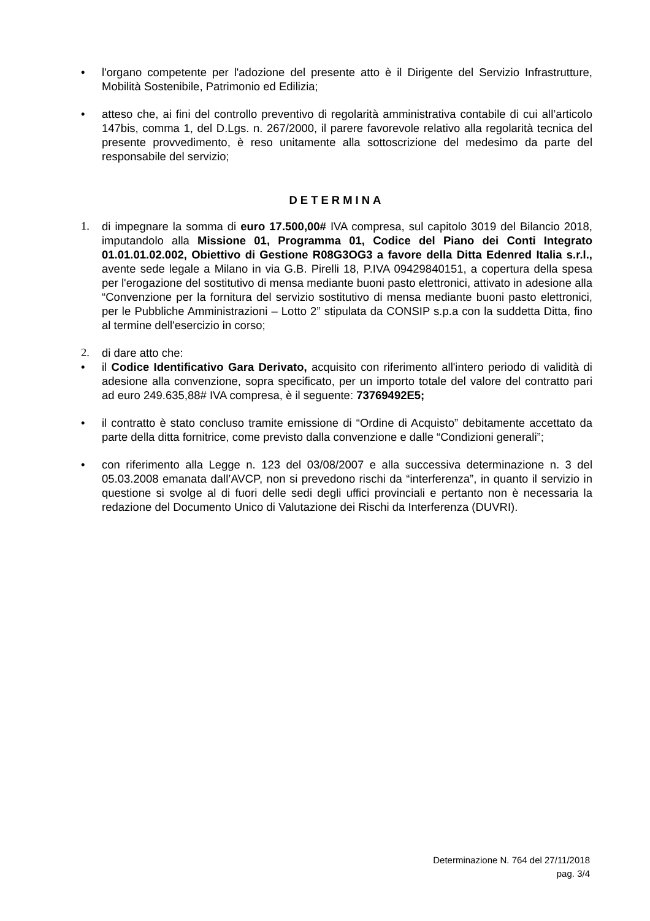• l'organo competente per l'adozione del presente atto è il Dirigente del Servizio Infrastrutture, Mobilità Sostenibile, Patrimonio ed Edilizia;
• atteso che, ai fini del controllo preventivo di regolarità amministrativa contabile di cui all’articolo 147bis, comma 1, del D.Lgs. n. 267/2000, il parere favorevole relativo alla regolarità tecnica del presente provvedimento, è reso unitamente alla sottoscrizione del medesimo da parte del responsabile del servizio;
DETERMINA
1. di impegnare la somma di euro 17.500,00# IVA compresa, sul capitolo 3019 del Bilancio 2018, imputandolo alla Missione 01, Programma 01, Codice del Piano dei Conti Integrato 01.01.01.02.002, Obiettivo di Gestione R08G3OG3 a favore della Ditta Edenred Italia s.r.l., avente sede legale a Milano in via G.B. Pirelli 18, P.IVA 09429840151, a copertura della spesa per l'erogazione del sostitutivo di mensa mediante buoni pasto elettronici, attivato in adesione alla “Convenzione per la fornitura del servizio sostitutivo di mensa mediante buoni pasto elettronici, per le Pubbliche Amministrazioni – Lotto 2” stipulata da CONSIP s.p.a con la suddetta Ditta, fino al termine dell'esercizio in corso;
2. di dare atto che:
• il Codice Identificativo Gara Derivato, acquisito con riferimento all'intero periodo di validità di adesione alla convenzione, sopra specificato, per un importo totale del valore del contratto pari ad euro 249.635,88# IVA compresa, è il seguente: 73769492E5;
• il contratto è stato concluso tramite emissione di “Ordine di Acquisto” debitamente accettato da parte della ditta fornitrice, come previsto dalla convenzione e dalle “Condizioni generali”;
• con riferimento alla Legge n. 123 del 03/08/2007 e alla successiva determinazione n. 3 del 05.03.2008 emanata dall’AVCP, non si prevedono rischi da “interferenza”, in quanto il servizio in questione si svolge al di fuori delle sedi degli uffici provinciali e pertanto non è necessaria la redazione del Documento Unico di Valutazione dei Rischi da Interferenza (DUVRI).
Determinazione N. 764 del 27/11/2018
pag. 3/4